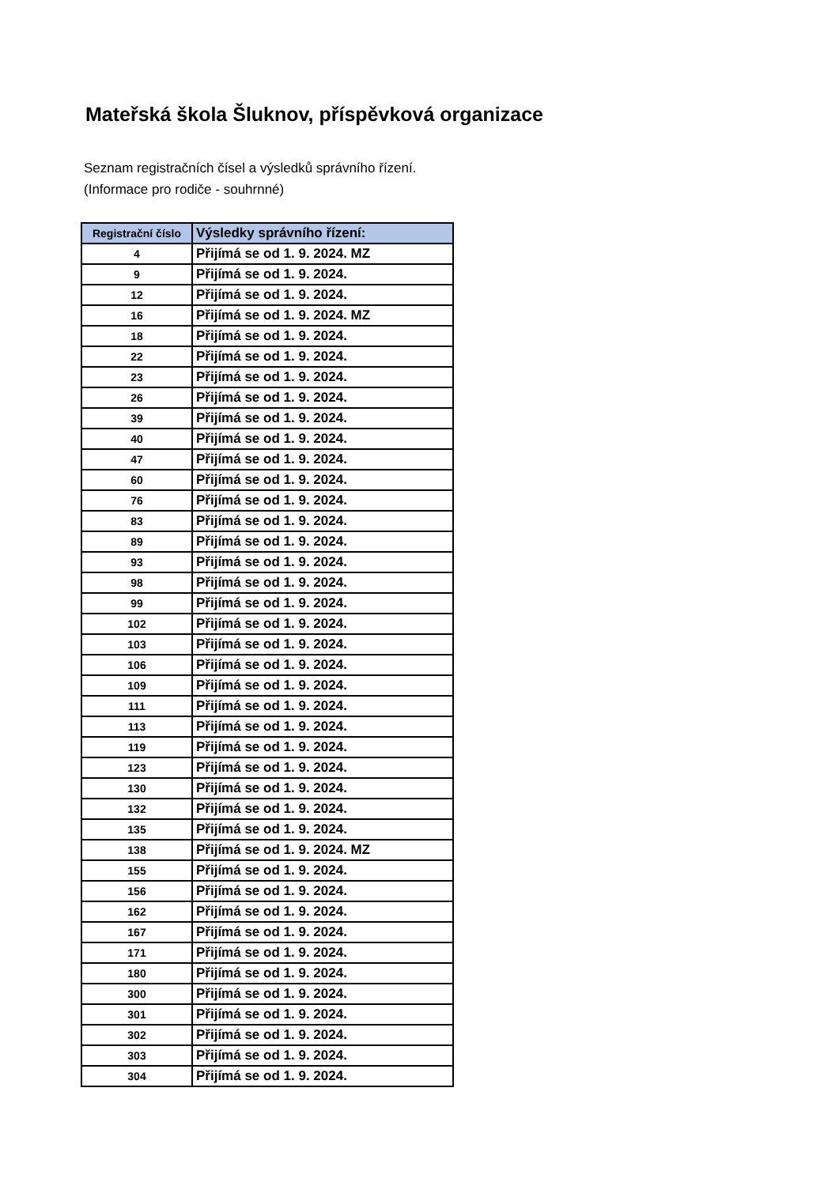Mateřská škola Šluknov, příspěvková organizace
Seznam registračních čísel a výsledků správního řízení.
(Informace pro rodiče - souhrnné)
| Registrační číslo | Výsledky správního řízení: |
| --- | --- |
| 4 | Přijímá se od 1. 9. 2024. MZ |
| 9 | Přijímá se od 1. 9. 2024. |
| 12 | Přijímá se od 1. 9. 2024. |
| 16 | Přijímá se od 1. 9. 2024. MZ |
| 18 | Přijímá se od 1. 9. 2024. |
| 22 | Přijímá se od 1. 9. 2024. |
| 23 | Přijímá se od 1. 9. 2024. |
| 26 | Přijímá se od 1. 9. 2024. |
| 39 | Přijímá se od 1. 9. 2024. |
| 40 | Přijímá se od 1. 9. 2024. |
| 47 | Přijímá se od 1. 9. 2024. |
| 60 | Přijímá se od 1. 9. 2024. |
| 76 | Přijímá se od 1. 9. 2024. |
| 83 | Přijímá se od 1. 9. 2024. |
| 89 | Přijímá se od 1. 9. 2024. |
| 93 | Přijímá se od 1. 9. 2024. |
| 98 | Přijímá se od 1. 9. 2024. |
| 99 | Přijímá se od 1. 9. 2024. |
| 102 | Přijímá se od 1. 9. 2024. |
| 103 | Přijímá se od 1. 9. 2024. |
| 106 | Přijímá se od 1. 9. 2024. |
| 109 | Přijímá se od 1. 9. 2024. |
| 111 | Přijímá se od 1. 9. 2024. |
| 113 | Přijímá se od 1. 9. 2024. |
| 119 | Přijímá se od 1. 9. 2024. |
| 123 | Přijímá se od 1. 9. 2024. |
| 130 | Přijímá se od 1. 9. 2024. |
| 132 | Přijímá se od 1. 9. 2024. |
| 135 | Přijímá se od 1. 9. 2024. |
| 138 | Přijímá se od 1. 9. 2024. MZ |
| 155 | Přijímá se od 1. 9. 2024. |
| 156 | Přijímá se od 1. 9. 2024. |
| 162 | Přijímá se od 1. 9. 2024. |
| 167 | Přijímá se od 1. 9. 2024. |
| 171 | Přijímá se od 1. 9. 2024. |
| 180 | Přijímá se od 1. 9. 2024. |
| 300 | Přijímá se od 1. 9. 2024. |
| 301 | Přijímá se od 1. 9. 2024. |
| 302 | Přijímá se od 1. 9. 2024. |
| 303 | Přijímá se od 1. 9. 2024. |
| 304 | Přijímá se od 1. 9. 2024. |